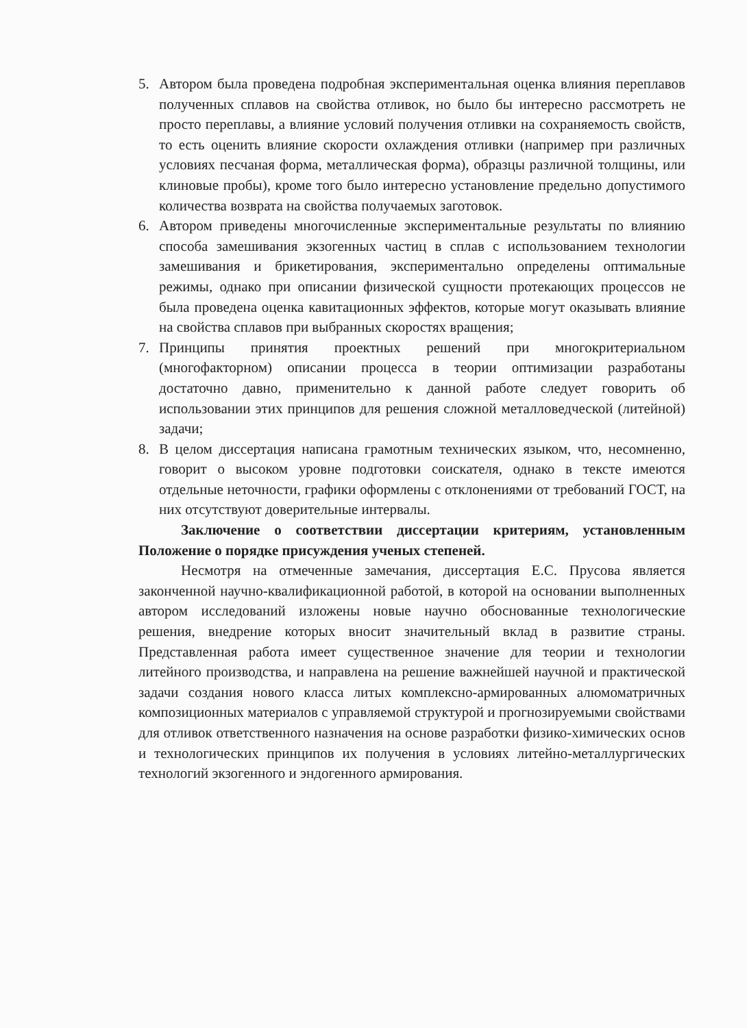5. Автором была проведена подробная экспериментальная оценка влияния переплавов полученных сплавов на свойства отливок, но было бы интересно рассмотреть не просто переплавы, а влияние условий получения отливки на сохраняемость свойств, то есть оценить влияние скорости охлаждения отливки (например при различных условиях песчаная форма, металлическая форма), образцы различной толщины, или клиновые пробы), кроме того было интересно установление предельно допустимого количества возврата на свойства получаемых заготовок.
6. Автором приведены многочисленные экспериментальные результаты по влиянию способа замешивания экзогенных частиц в сплав с использованием технологии замешивания и брикетирования, экспериментально определены оптимальные режимы, однако при описании физической сущности протекающих процессов не была проведена оценка кавитационных эффектов, которые могут оказывать влияние на свойства сплавов при выбранных скоростях вращения;
7. Принципы принятия проектных решений при многокритериальном (многофакторном) описании процесса в теории оптимизации разработаны достаточно давно, применительно к данной работе следует говорить об использовании этих принципов для решения сложной металловедческой (литейной) задачи;
8. В целом диссертация написана грамотным технических языком, что, несомненно, говорит о высоком уровне подготовки соискателя, однако в тексте имеются отдельные неточности, графики оформлены с отклонениями от требований ГОСТ, на них отсутствуют доверительные интервалы.
Заключение о соответствии диссертации критериям, установленным Положение о порядке присуждения ученых степеней.
Несмотря на отмеченные замечания, диссертация Е.С. Прусова является законченной научно-квалификационной работой, в которой на основании выполненных автором исследований изложены новые научно обоснованные технологические решения, внедрение которых вносит значительный вклад в развитие страны. Представленная работа имеет существенное значение для теории и технологии литейного производства, и направлена на решение важнейшей научной и практической задачи создания нового класса литых комплексно-армированных алюмоматричных композиционных материалов с управляемой структурой и прогнозируемыми свойствами для отливок ответственного назначения на основе разработки физико-химических основ и технологических принципов их получения в условиях литейно-металлургических технологий экзогенного и эндогенного армирования.